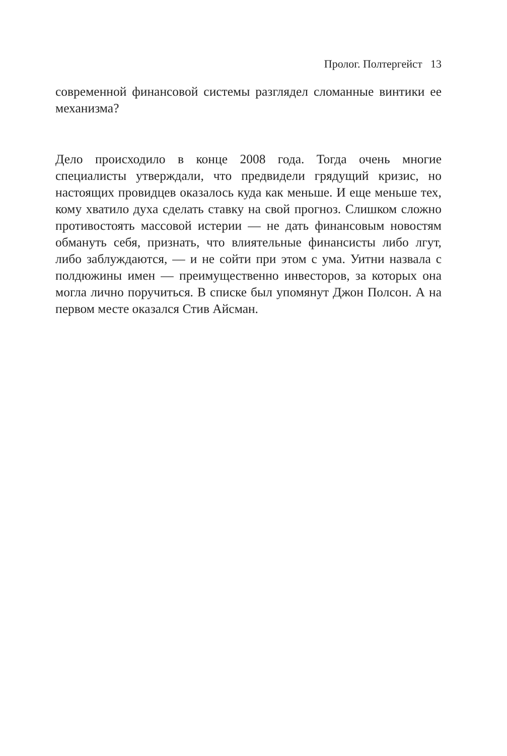Пролог. Полтергейст 13
современной финансовой системы разглядел сломанные винтики ее механизма?
Дело происходило в конце 2008 года. Тогда очень многие специалисты утверждали, что предвидели грядущий кризис, но настоящих провидцев оказалось куда как меньше. И еще меньше тех, кому хватило духа сделать ставку на свой прогноз. Слишком сложно противостоять массовой истерии — не дать финансовым новостям обмануть себя, признать, что влиятельные финансисты либо лгут, либо заблуждаются, — и не сойти при этом с ума. Уитни назвала с полдюжины имен — преимущественно инвесторов, за которых она могла лично поручиться. В списке был упомянут Джон Полсон. А на первом месте оказался Стив Айсман.